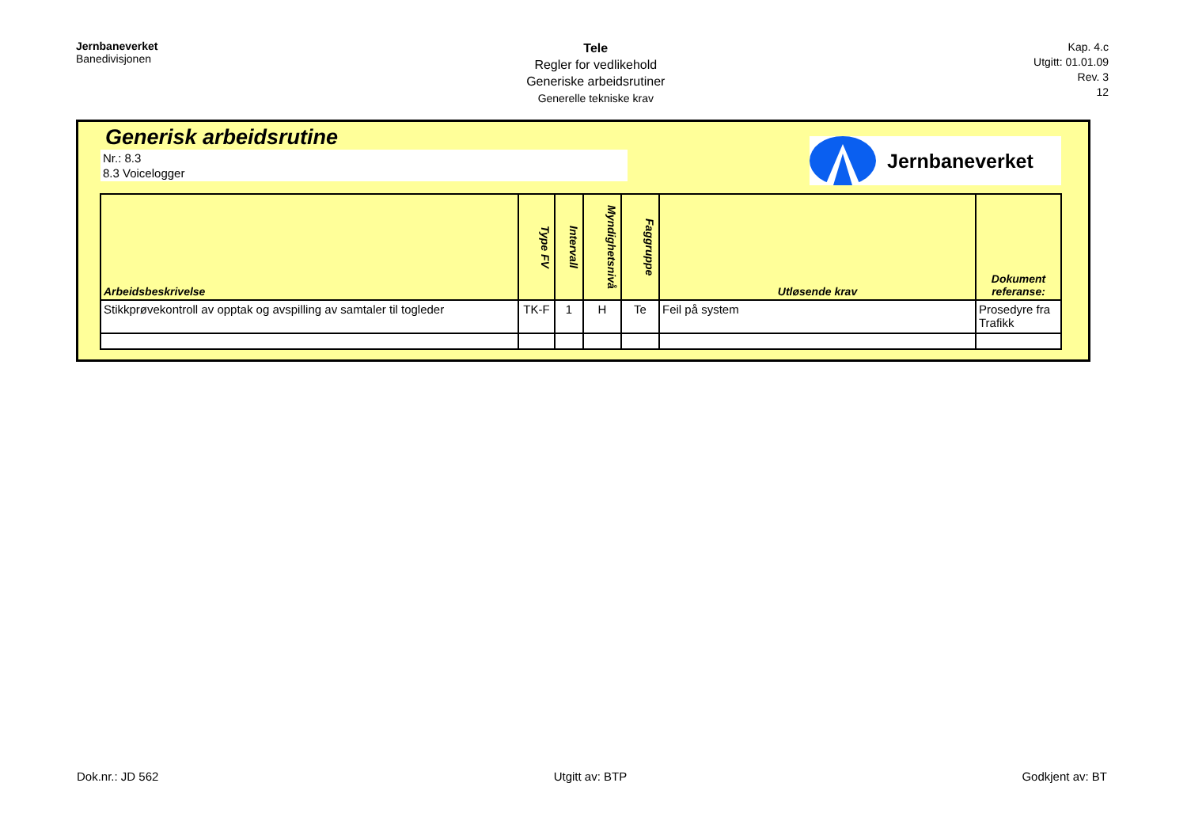Jernbaneverket
Banedivisjonen
Tele
Regler for vedlikehold
Generiske arbeidsrutiner
Generelle tekniske krav
Kap. 4.c
Utgitt: 01.01.09
Rev. 3
12
Generisk arbeidsrutine
Nr.: 8.3
8.3 Voicelogger
Jernbaneverket
| Arbeidsbeskrivelse | Type FV | Intervall | Myndighetsnivå | Faggruppe | Utløsende krav | Dokument referanse: |
| --- | --- | --- | --- | --- | --- | --- |
| Stikkprøvekontroll av opptak og avspilling av samtaler til togleder | TK-F | 1 | H | Te | Feil på system | Prosedyre fra Trafikk |
Dok.nr.: JD 562 Utgitt av: BTP Godkjent av: BT